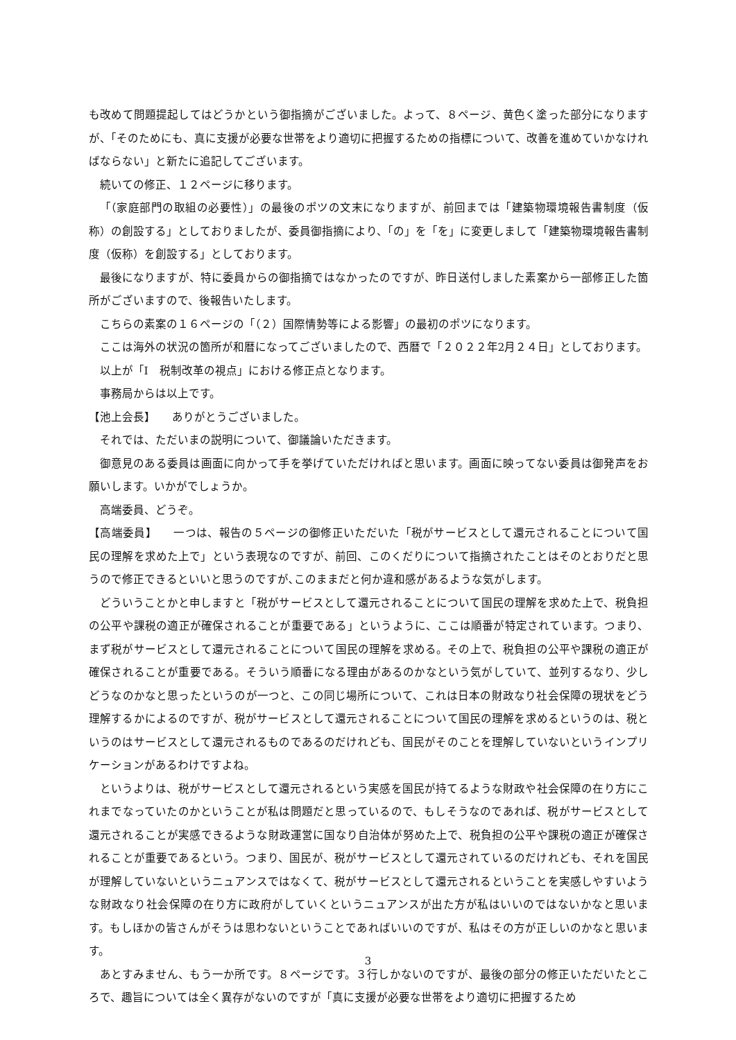も改めて問題提起してはどうかという御指摘がございました。よって、８ページ、黄色く塗った部分になりますが、「そのためにも、真に支援が必要な世帯をより適切に把握するための指標について、改善を進めていかなければならない」と新たに追記してございます。
続いての修正、１２ページに移ります。
「（家庭部門の取組の必要性）」の最後のポツの文末になりますが、前回までは「建築物環境報告書制度（仮称）の創設する」としておりましたが、委員御指摘により、「の」を「を」に変更しまして「建築物環境報告書制度（仮称）を創設する」としております。
最後になりますが、特に委員からの御指摘ではなかったのですが、昨日送付しました素案から一部修正した箇所がございますので、後報告いたします。
こちらの素案の１６ページの「（２）国際情勢等による影響」の最初のポツになります。
ここは海外の状況の箇所が和暦になってございましたので、西暦で「２０２２年2月２４日」としております。
以上が「Ⅰ　税制改革の視点」における修正点となります。
事務局からは以上です。
【池上会長】　　ありがとうございました。
それでは、ただいまの説明について、御議論いただきます。
御意見のある委員は画面に向かって手を挙げていただければと思います。画面に映ってない委員は御発声をお願いします。いかがでしょうか。
高端委員、どうぞ。
【高端委員】　　一つは、報告の５ページの御修正いただいた「税がサービスとして還元されることについて国民の理解を求めた上で」という表現なのですが、前回、このくだりについて指摘されたことはそのとおりだと思うので修正できるといいと思うのですが､このままだと何か違和感があるような気がします。
どういうことかと申しますと「税がサービスとして還元されることについて国民の理解を求めた上で、税負担の公平や課税の適正が確保されることが重要である」というように、ここは順番が特定されています。つまり、まず税がサービスとして還元されることについて国民の理解を求める。その上で、税負担の公平や課税の適正が確保されることが重要である。そういう順番になる理由があるのかなという気がしていて、並列するなり、少しどうなのかなと思ったというのが一つと、この同じ場所について、これは日本の財政なり社会保障の現状をどう理解するかによるのですが、税がサービスとして還元されることについて国民の理解を求めるというのは、税というのはサービスとして還元されるものであるのだけれども、国民がそのことを理解していないというインプリケーションがあるわけですよね。
というよりは、税がサービスとして還元されるという実感を国民が持てるような財政や社会保障の在り方にこれまでなっていたのかということが私は問題だと思っているので、もしそうなのであれば、税がサービスとして還元されることが実感できるような財政運営に国なり自治体が努めた上で、税負担の公平や課税の適正が確保されることが重要であるという。つまり、国民が、税がサービスとして還元されているのだけれども、それを国民が理解していないというニュアンスではなくて、税がサービスとして還元されるということを実感しやすいような財政なり社会保障の在り方に政府がしていくというニュアンスが出た方が私はいいのではないかなと思います。もしほかの皆さんがそうは思わないということであればいいのですが、私はその方が正しいのかなと思います。
あとすみません、もう一か所です。８ページです。３行しかないのですが、最後の部分の修正いただいたところで、趣旨については全く異存がないのですが「真に支援が必要な世帯をより適切に把握するため
3